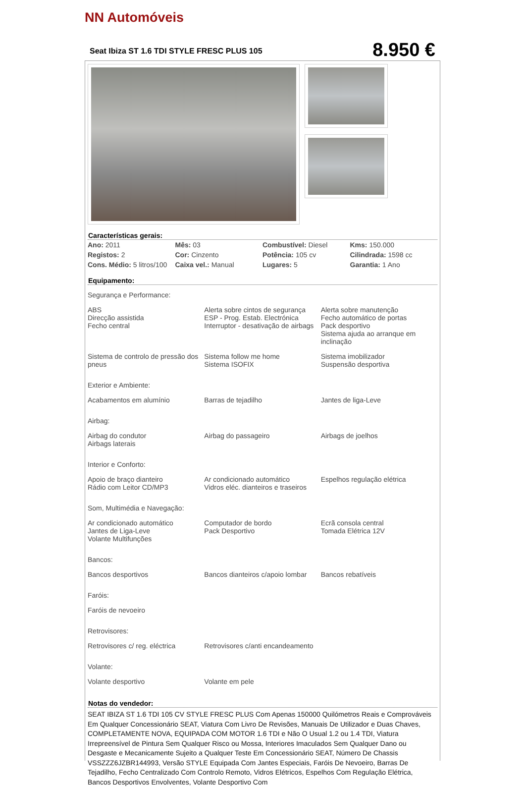NN Automóveis
Seat Ibiza ST 1.6 TDI STYLE FRESC PLUS 105 8.950 €
Características gerais:
| Ano: 2011 | Mês: 03 | Combustível: Diesel | Kms: 150.000 |
| Registos: 2 | Cor: Cinzento | Potência: 105 cv | Cilindrada: 1598 cc |
| Cons. Médio: 5 litros/100 | Caixa vel.: Manual | Lugares: 5 | Garantia: 1 Ano |
Equipamento:
Segurança e Performance:
| ABS Direcção assistida Fecho central | Alerta sobre cintos de segurança ESP - Prog. Estab. Electrónica Interruptor - desativação de airbags | Alerta sobre manutenção Fecho automático de portas Pack desportivo Sistema ajuda ao arranque em inclinação |
| Sistema de controlo de pressão dos pneus | Sistema follow me home Sistema ISOFIX | Sistema imobilizador Suspensão desportiva |
Exterior e Ambiente:
| Acabamentos em alumínio | Barras de tejadilho | Jantes de liga-Leve |
Airbag:
| Airbag do condutor Airbags laterais | Airbag do passageiro | Airbags de joelhos |
Interior e Conforto:
| Apoio de braço dianteiro Rádio com Leitor CD/MP3 | Ar condicionado automático Vidros eléc. dianteiros e traseiros | Espelhos regulação elétrica |
Som, Multimédia e Navegação:
| Ar condicionado automático Jantes de Liga-Leve Volante Multifunções | Computador de bordo Pack Desportivo | Ecrã consola central Tomada Elétrica 12V |
Bancos:
| Bancos desportivos | Bancos dianteiros c/apoio lombar | Bancos rebatíveis |
Faróis:
| Faróis de nevoeiro | | |
Retrovisores:
| Retrovisores c/ reg. eléctrica | Retrovisores c/anti encandeamento | |
Volante:
| Volante desportivo | Volante em pele | |
Notas do vendedor:
SEAT IBIZA ST 1.6 TDI 105 CV STYLE FRESC PLUS Com Apenas 150000 Quilómetros Reais e Comprováveis Em Qualquer Concessionário SEAT, Viatura Com Livro De Revisões, Manuais De Utilizador e Duas Chaves, COMPLETAMENTE NOVA, EQUIPADA COM MOTOR 1.6 TDI e Não O Usual 1.2 ou 1.4 TDI, Viatura Irrepreensível de Pintura Sem Qualquer Risco ou Mossa, Interiores Imaculados Sem Qualquer Dano ou Desgaste e Mecanicamente Sujeito a Qualquer Teste Em Concessionário SEAT, Número De Chassis VSSZZZ6JZBR144993, Versão STYLE Equipada Com Jantes Especiais, Faróis De Nevoeiro, Barras De Tejadilho, Fecho Centralizado Com Controlo Remoto, Vidros Elétricos, Espelhos Com Regulação Elétrica, Bancos Desportivos Envolventes, Volante Desportivo Com